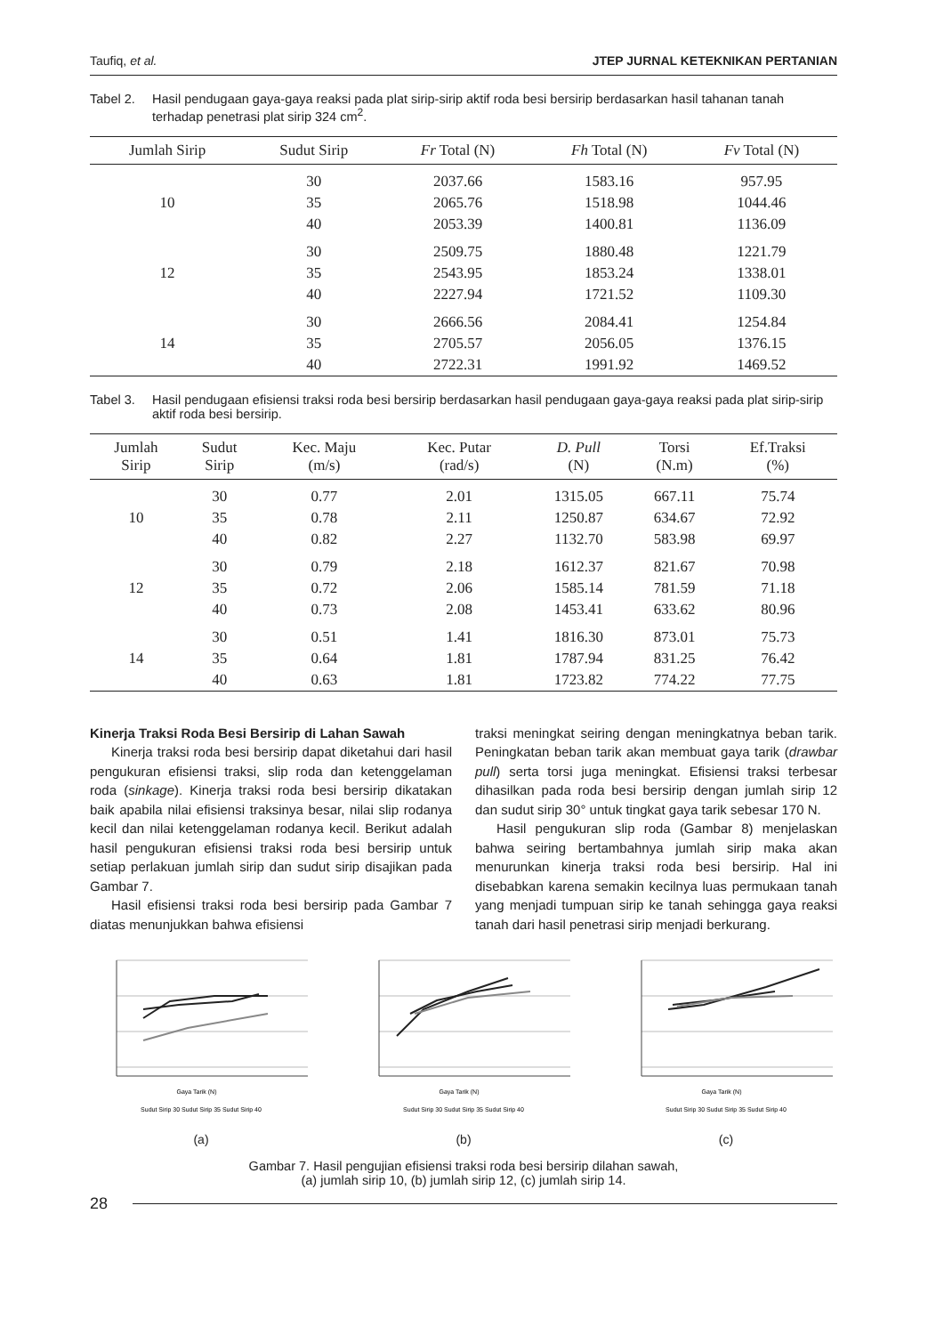Taufiq, et al. JTEP JURNAL KETEKNIKAN PERTANIAN
Tabel 2. Hasil pendugaan gaya-gaya reaksi pada plat sirip-sirip aktif roda besi bersirip berdasarkan hasil tahanan tanah terhadap penetrasi plat sirip 324 cm<sup>2</sup>.
| Jumlah Sirip | Sudut Sirip | Fr Total (N) | Fh Total (N) | Fv Total (N) |
| --- | --- | --- | --- | --- |
| 10 | 30 | 2037.66 | 1583.16 | 957.95 |
| | 35 | 2065.76 | 1518.98 | 1044.46 |
| | 40 | 2053.39 | 1400.81 | 1136.09 |
| 12 | 30 | 2509.75 | 1880.48 | 1221.79 |
| | 35 | 2543.95 | 1853.24 | 1338.01 |
| | 40 | 2227.94 | 1721.52 | 1109.30 |
| 14 | 30 | 2666.56 | 2084.41 | 1254.84 |
| | 35 | 2705.57 | 2056.05 | 1376.15 |
| | 40 | 2722.31 | 1991.92 | 1469.52 |
Tabel 3. Hasil pendugaan efisiensi traksi roda besi bersirip berdasarkan hasil pendugaan gaya-gaya reaksi pada plat sirip-sirip aktif roda besi bersirip.
| Jumlah Sirip | Sudut Sirip | Kec. Maju (m/s) | Kec. Putar (rad/s) | D. Pull (N) | Torsi (N.m) | Ef.Traksi (%) |
| --- | --- | --- | --- | --- | --- | --- |
| 10 | 30 | 0.77 | 2.01 | 1315.05 | 667.11 | 75.74 |
| | 35 | 0.78 | 2.11 | 1250.87 | 634.67 | 72.92 |
| | 40 | 0.82 | 2.27 | 1132.70 | 583.98 | 69.97 |
| 12 | 30 | 0.79 | 2.18 | 1612.37 | 821.67 | 70.98 |
| | 35 | 0.72 | 2.06 | 1585.14 | 781.59 | 71.18 |
| | 40 | 0.73 | 2.08 | 1453.41 | 633.62 | 80.96 |
| 14 | 30 | 0.51 | 1.41 | 1816.30 | 873.01 | 75.73 |
| | 35 | 0.64 | 1.81 | 1787.94 | 831.25 | 76.42 |
| | 40 | 0.63 | 1.81 | 1723.82 | 774.22 | 77.75 |
Kinerja Traksi Roda Besi Bersirip di Lahan Sawah
Kinerja traksi roda besi bersirip dapat diketahui dari hasil pengukuran efisiensi traksi, slip roda dan ketenggelaman roda (sinkage). Kinerja traksi roda besi bersirip dikatakan baik apabila nilai efisiensi traksinya besar, nilai slip rodanya kecil dan nilai ketenggelaman rodanya kecil. Berikut adalah hasil pengukuran efisiensi traksi roda besi bersirip untuk setiap perlakuan jumlah sirip dan sudut sirip disajikan pada Gambar 7.
Hasil efisiensi traksi roda besi bersirip pada Gambar 7 diatas menunjukkan bahwa efisiensi
traksi meningkat seiring dengan meningkatnya beban tarik. Peningkatan beban tarik akan membuat gaya tarik (drawbar pull) serta torsi juga meningkat. Efisiensi traksi terbesar dihasilkan pada roda besi bersirip dengan jumlah sirip 12 dan sudut sirip 30° untuk tingkat gaya tarik sebesar 170 N.
Hasil pengukuran slip roda (Gambar 8) menjelaskan bahwa seiring bertambahnya jumlah sirip maka akan menurunkan kinerja traksi roda besi bersirip. Hal ini disebabkan karena semakin kecilnya luas permukaan tanah yang menjadi tumpuan sirip ke tanah sehingga gaya reaksi tanah dari hasil penetrasi sirip menjadi berkurang.
Gaya Tarik (N)
Sudut Sirip 30 Sudut Sirip 35 Sudut Sirip 40
(a)
Gaya Tarik (N)
Sudut Sirip 30 Sudut Sirip 35 Sudut Sirip 40
(b)
Gaya Tarik (N)
Sudut Sirip 30 Sudut Sirip 35 Sudut Sirip 40
(c)
Gambar 7. Hasil pengujian efisiensi traksi roda besi bersirip dilahan sawah,
(a) jumlah sirip 10, (b) jumlah sirip 12, (c) jumlah sirip 14.
28